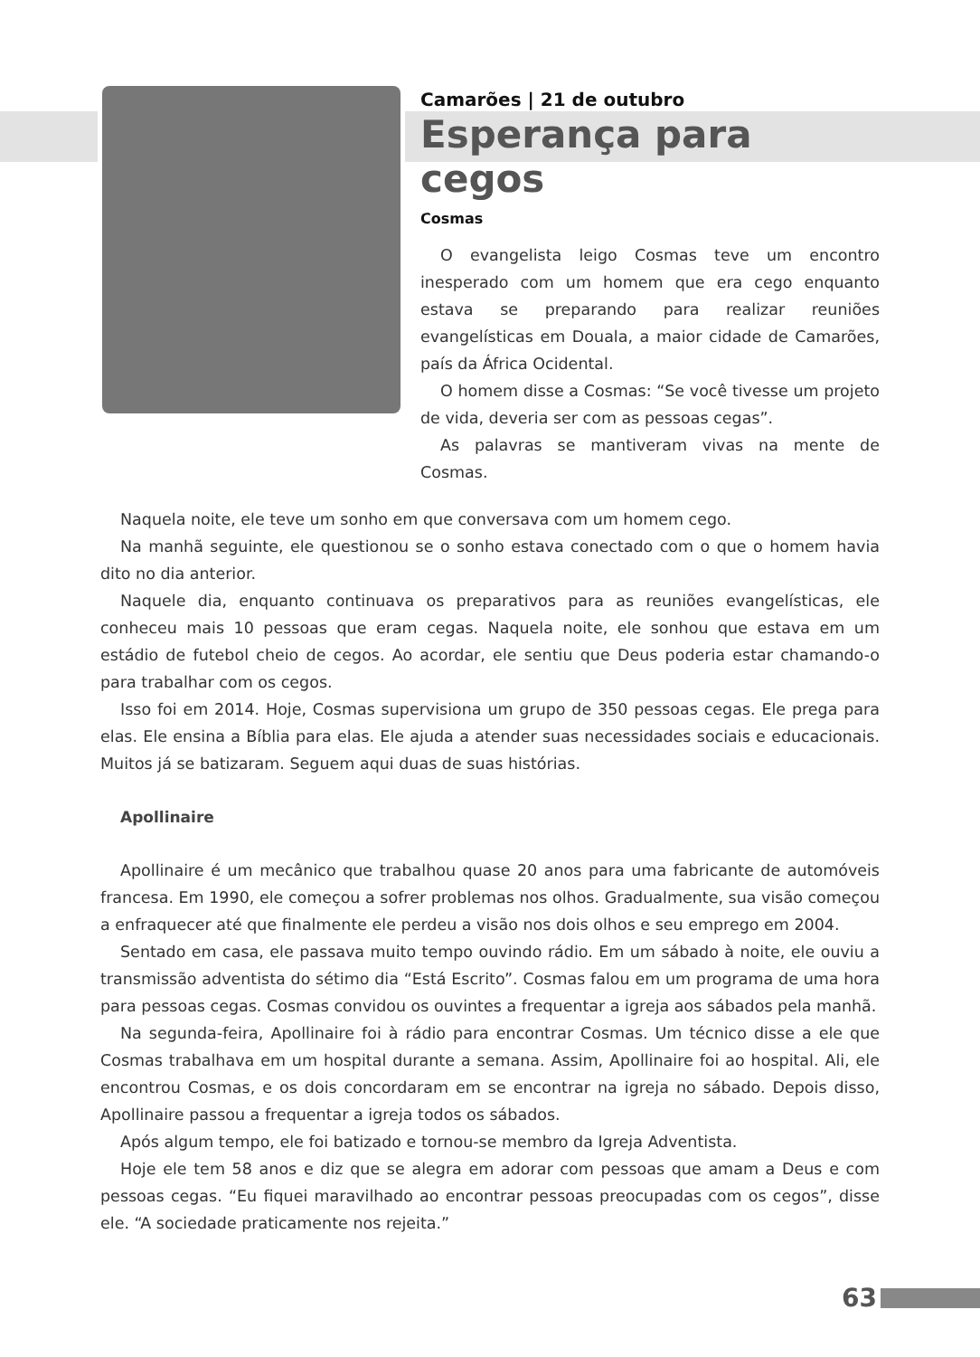Camarões | 21 de outubro
Esperança para cegos
Cosmas
O evangelista leigo Cosmas teve um encontro inesperado com um homem que era cego enquanto estava se preparando para realizar reuniões evangelísticas em Douala, a maior cidade de Camarões, país da África Ocidental.
O homem disse a Cosmas: “Se você tivesse um projeto de vida, deveria ser com as pessoas cegas”.
As palavras se mantiveram vivas na mente de Cosmas.
Naquela noite, ele teve um sonho em que conversava com um homem cego.
Na manhã seguinte, ele questionou se o sonho estava conectado com o que o homem havia dito no dia anterior.
Naquele dia, enquanto continuava os preparativos para as reuniões evangelísticas, ele conheceu mais 10 pessoas que eram cegas. Naquela noite, ele sonhou que estava em um estádio de futebol cheio de cegos. Ao acordar, ele sentiu que Deus poderia estar chamando-o para trabalhar com os cegos.
Isso foi em 2014. Hoje, Cosmas supervisiona um grupo de 350 pessoas cegas. Ele prega para elas. Ele ensina a Bíblia para elas. Ele ajuda a atender suas necessidades sociais e educacionais. Muitos já se batizaram. Seguem aqui duas de suas histórias.
Apollinaire
Apollinaire é um mecânico que trabalhou quase 20 anos para uma fabricante de automóveis francesa. Em 1990, ele começou a sofrer problemas nos olhos. Gradualmente, sua visão começou a enfraquecer até que finalmente ele perdeu a visão nos dois olhos e seu emprego em 2004.
Sentado em casa, ele passava muito tempo ouvindo rádio. Em um sábado à noite, ele ouviu a transmissão adventista do sétimo dia “Está Escrito”. Cosmas falou em um programa de uma hora para pessoas cegas. Cosmas convidou os ouvintes a frequentar a igreja aos sábados pela manhã.
Na segunda-feira, Apollinaire foi à rádio para encontrar Cosmas. Um técnico disse a ele que Cosmas trabalhava em um hospital durante a semana. Assim, Apollinaire foi ao hospital. Ali, ele encontrou Cosmas, e os dois concordaram em se encontrar na igreja no sábado. Depois disso, Apollinaire passou a frequentar a igreja todos os sábados.
Após algum tempo, ele foi batizado e tornou-se membro da Igreja Adventista.
Hoje ele tem 58 anos e diz que se alegra em adorar com pessoas que amam a Deus e com pessoas cegas. “Eu fiquei maravilhado ao encontrar pessoas preocupadas com os cegos”, disse ele. “A sociedade praticamente nos rejeita.”
63